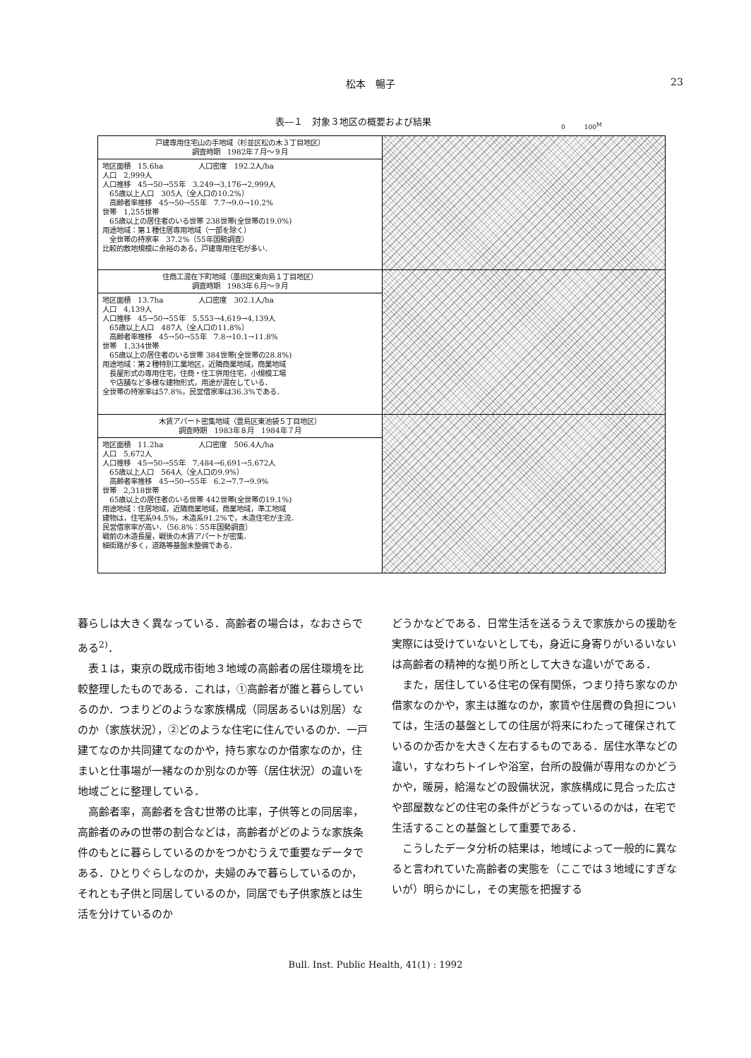松本　暢子 23
表―１　対象３地区の概要および結果 0　　　100<sup>M</sup>
| 戸建専用住宅山の手地域（杉並区松の木３丁目地区） 調査時期 1982年７月～９月 | |
| 地区面積 15.6ha 人口密度 192.2人/ha 人口 2,999人 人口推移 45→50→55年 3,249→3,176→2,999人 65歳以上人口 305人（全人口の10.2%） 高齢者率推移 45→50→55年 7.7→9.0→10.2% 世帯 1,255世帯 65歳以上の居住者のいる世帯 238世帯(全世帯の19.0%) 用途地域：第１種住居専用地域（一部を除く） 全世帯の持家率 37.2%（55年国勢調査） 比較的敷地規模に余裕のある，戸建専用住宅が多い． | |
| 住商工混在下町地域（墨田区東向島１丁目地区） 調査時期 1983年６月～９月 | |
| 地区面積 13.7ha 人口密度 302.1人/ha 人口 4,139人 人口推移 45→50→55年 5,553→4,619→4,139人 65歳以上人口 487人（全人口の11.8%） 高齢者率推移 45→50→55年 7.8→10.1→11.8% 世帯 1,334世帯 65歳以上の居住者のいる世帯 384世帯(全世帯の28.8%) 用途地域：第２種特別工業地区，近隣商業地域，商業地域 長屋形式の専用住宅，住商・住工併用住宅，小規模工場 や店舗など多様な建物形式，用途が混在している． 全世帯の持家率は57.8%，民営借家率は36.3%である． | |
| 木賃アパート密集地域（豊島区東池袋５丁目地区） 調査時期 1983年８月 1984年７月 | |
| 地区面積 11.2ha 人口密度 506.4人/ha 人口 5,672人 人口推移 45→50→55年 7,484→6,691→5,672人 65歳以上人口 564人（全人口の9.9%） 高齢者率推移 45→50→55年 6.2→7.7→9.9% 世帯 2,318世帯 65歳以上の居住者のいる世帯 442世帯(全世帯の19.1%) 用途地域：住居地域，近隣商業地域，商業地域，準工地域 建物は，住宅系94.5%，木造系91.2%で，木造住宅が主流． 民営借家率が高い．（56.8%：55年国勢調査） 戦前の木造長屋，戦後の木賃アパートが密集． 細街路が多く，道路等基盤未整備である． | |
暮らしは大きく異なっている．高齢者の場合は，なおさらである<sup>2)</sup>．
表１は，東京の既成市街地３地域の高齢者の居住環境を比較整理したものである．これは，①高齢者が誰と暮らしているのか．つまりどのような家族構成（同居あるいは別居）なのか（家族状況），②どのような住宅に住んでいるのか．一戸建てなのか共同建てなのかや，持ち家なのか借家なのか，住まいと仕事場が一緒なのか別なのか等（居住状況）の違いを地域ごとに整理している．
高齢者率，高齢者を含む世帯の比率，子供等との同居率，高齢者のみの世帯の割合などは，高齢者がどのような家族条件のもとに暮らしているのかをつかむうえで重要なデータである．ひとりぐらしなのか，夫婦のみで暮らしているのか，それとも子供と同居しているのか，同居でも子供家族とは生活を分けているのか
どうかなどである．日常生活を送るうえで家族からの援助を実際には受けていないとしても，身近に身寄りがいるいないは高齢者の精神的な拠り所として大きな違いがである．
また，居住している住宅の保有関係，つまり持ち家なのか借家なのかや，家主は誰なのか，家賃や住居費の負担については，生活の基盤としての住居が将来にわたって確保されているのか否かを大きく左右するものである．居住水準などの違い，すなわちトイレや浴室，台所の設備が専用なのかどうかや，暖房，給湯などの設備状況，家族構成に見合った広さや部屋数などの住宅の条件がどうなっているのかは，在宅で生活することの基盤として重要である．
こうしたデータ分析の結果は，地域によって一般的に異なると言われていた高齢者の実態を（ここでは３地域にすぎないが）明らかにし，その実態を把握する
Bull. Inst. Public Health, 41(1) : 1992